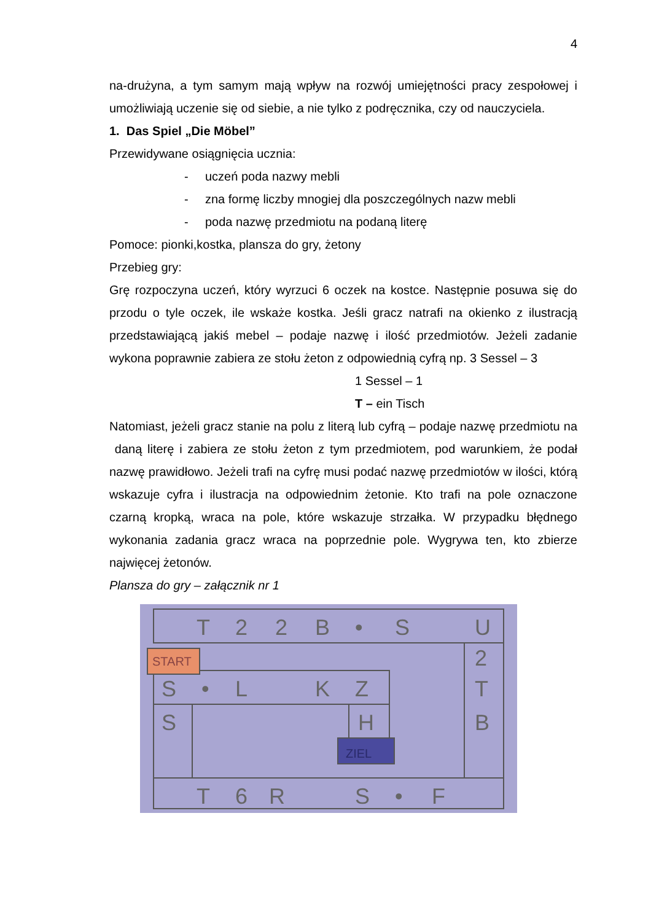4
na-drużyna, a tym samym mają wpływ na rozwój umiejętności pracy zespołowej i umożliwiają uczenie się od siebie, a nie tylko z podręcznika, czy od nauczyciela.
1. Das Spiel „Die Möbel”
Przewidywane osiągnięcia ucznia:
- uczeń poda nazwy mebli
- zna formę liczby mnogiej dla poszczególnych nazw mebli
- poda nazwę przedmiotu na podaną literę
Pomoce: pionki,kostka, plansza do gry, żetony
Przebieg gry:
Grę rozpoczyna uczeń, który wyrzuci 6 oczek na kostce. Następnie posuwa się do przodu o tyle oczek, ile wskaże kostka. Jeśli gracz natrafi na okienko z ilustracją przedstawiającą jakiś mebel – podaje nazwę i ilość przedmiotów. Jeżeli zadanie wykona poprawnie zabiera ze stołu żeton z odpowiednią cyfrą np. 3 Sessel – 3
1 Sessel – 1
T – ein Tisch
Natomiast, jeżeli gracz stanie na polu z literą lub cyfrą – podaje nazwę przedmiotu na daną literę i zabiera ze stołu żeton z tym przedmiotem, pod warunkiem, że podał nazwę prawidłowo. Jeżeli trafi na cyfrę musi podać nazwę przedmiotów w ilości, którą wskazuje cyfra i ilustracja na odpowiednim żetonie. Kto trafi na pole oznaczone czarną kropką, wraca na pole, które wskazuje strzałka. W przypadku błędnego wykonania zadania gracz wraca na poprzednie pole. Wygrywa ten, kto zbierze najwięcej żetonów.
Plansza do gry – załącznik nr 1
T
2
2
B
•
S
U
START
2
T
B
S
•
L
K
Z
S
H
ZIEL
T
6
R
S
•
F